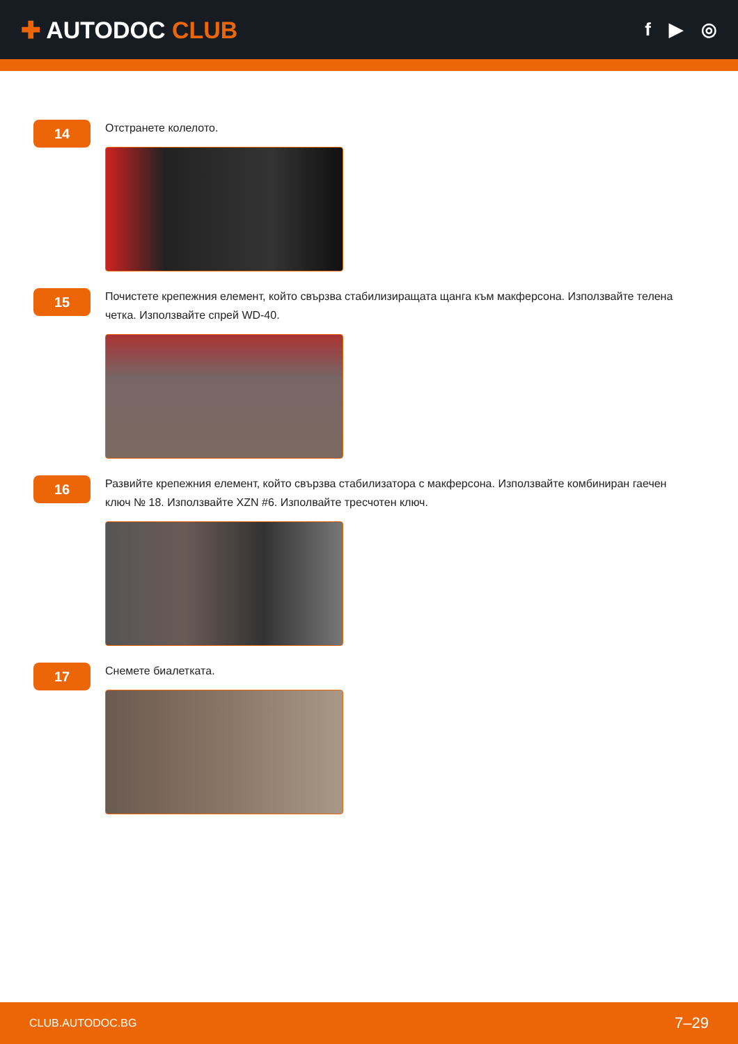✚ AUTODOC CLUB
f ▶ ◎
14
Отстранете колелото.
15
Почистете крепежния елемент, който свързва стабилизиращата щанга към макферсона. Използвайте телена четка. Използвайте спрей WD-40.
16
Развийте крепежния елемент, който свързва стабилизатора с макферсона. Използвайте комбиниран гаечен ключ № 18. Използвайте XZN #6. Изполвайте тресчотен ключ.
17
Снемете биалетката.
CLUB.AUTODOC.BG 7–29